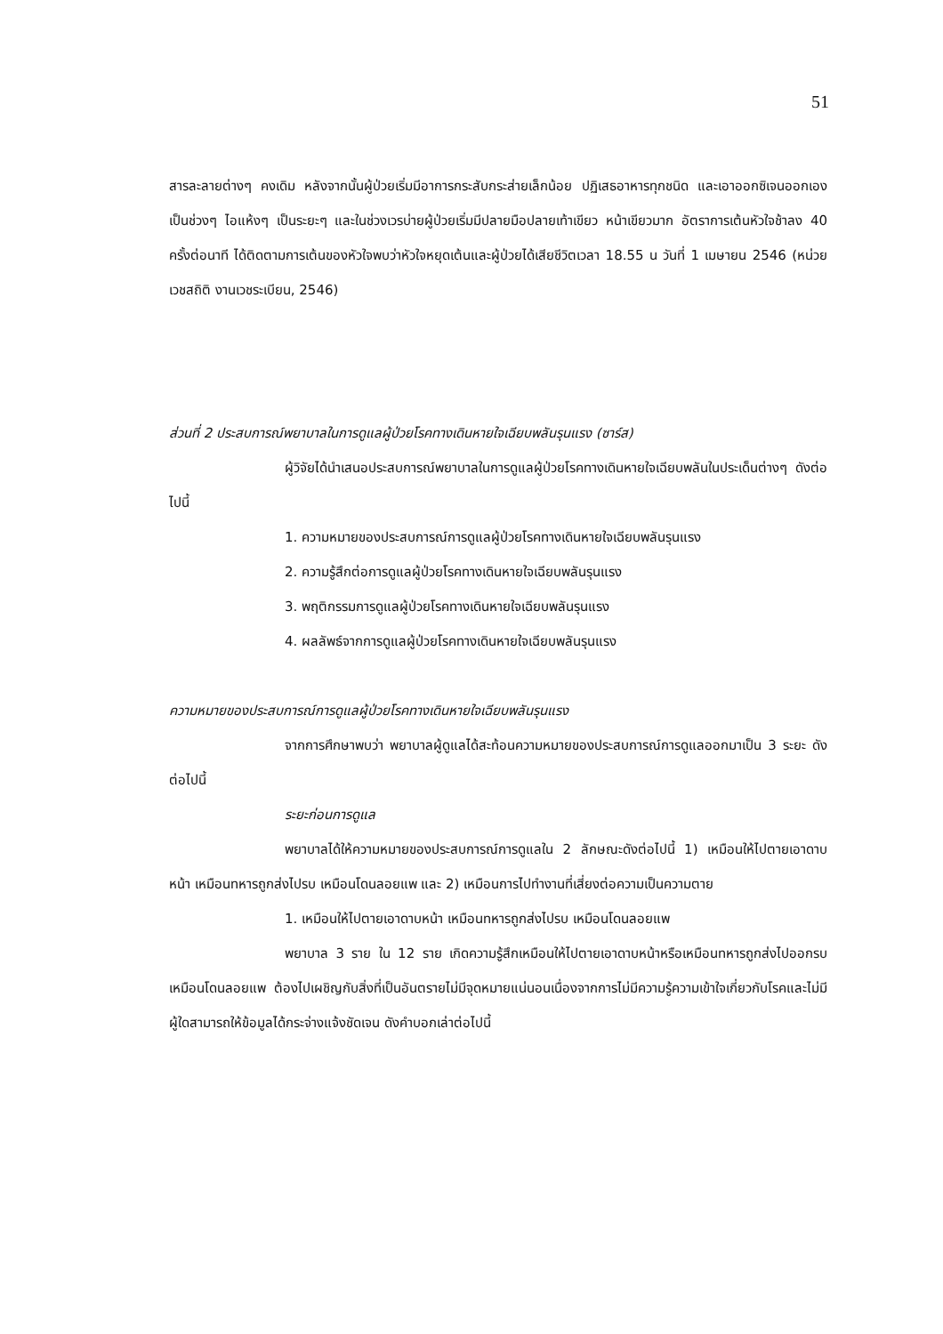51
สารละลายต่างๆ คงเดิม หลังจากนั้นผู้ป่วยเริ่มมีอาการกระสับกระส่ายเล็กน้อย ปฏิเสธอาหารทุกชนิด และเอาออกซิเจนออกเองเป็นช่วงๆ ไอแห้งๆ เป็นระยะๆ และในช่วงเวรบ่ายผู้ป่วยเริ่มมีปลายมือปลายเท้าเขียว หน้าเขียวมาก อัตราการเต้นหัวใจช้าลง 40 ครั้งต่อนาที ได้ติดตามการเต้นของหัวใจพบว่าหัวใจหยุดเต้นและผู้ป่วยได้เสียชีวิตเวลา 18.55 น วันที่ 1 เมษายน 2546 (หน่วยเวชสถิติ งานเวชระเบียน, 2546)
ส่วนที่ 2 ประสบการณ์พยาบาลในการดูแลผู้ป่วยโรคทางเดินหายใจเฉียบพลันรุนแรง (ซาร์ส)
ผู้วิจัยได้นำเสนอประสบการณ์พยาบาลในการดูแลผู้ป่วยโรคทางเดินหายใจเฉียบพลันในประเด็นต่างๆ ดังต่อไปนี้
1. ความหมายของประสบการณ์การดูแลผู้ป่วยโรคทางเดินหายใจเฉียบพลันรุนแรง
2. ความรู้สึกต่อการดูแลผู้ป่วยโรคทางเดินหายใจเฉียบพลันรุนแรง
3. พฤติกรรมการดูแลผู้ป่วยโรคทางเดินหายใจเฉียบพลันรุนแรง
4. ผลลัพธ์จากการดูแลผู้ป่วยโรคทางเดินหายใจเฉียบพลันรุนแรง
ความหมายของประสบการณ์การดูแลผู้ป่วยโรคทางเดินหายใจเฉียบพลันรุนแรง
จากการศึกษาพบว่า พยาบาลผู้ดูแลได้สะท้อนความหมายของประสบการณ์การดูแลออกมาเป็น 3 ระยะ ดังต่อไปนี้
ระยะก่อนการดูแล
พยาบาลได้ให้ความหมายของประสบการณ์การดูแลใน 2 ลักษณะดังต่อไปนี้ 1) เหมือนให้ไปตายเอาดาบหน้า เหมือนทหารถูกส่งไปรบ เหมือนโดนลอยแพ และ 2) เหมือนการไปทำงานที่เสี่ยงต่อความเป็นความตาย
1. เหมือนให้ไปตายเอาดาบหน้า เหมือนทหารถูกส่งไปรบ เหมือนโดนลอยแพ
พยาบาล 3 ราย ใน 12 ราย เกิดความรู้สึกเหมือนให้ไปตายเอาดาบหน้าหรือเหมือนทหารถูกส่งไปออกรบ เหมือนโดนลอยแพ ต้องไปเผชิญกับสิ่งที่เป็นอันตรายไม่มีจุดหมายแน่นอนเนื่องจากการไม่มีความรู้ความเข้าใจเกี่ยวกับโรคและไม่มีผู้ใดสามารถให้ข้อมูลได้กระจ่างแจ้งชัดเจน ดังคำบอกเล่าต่อไปนี้